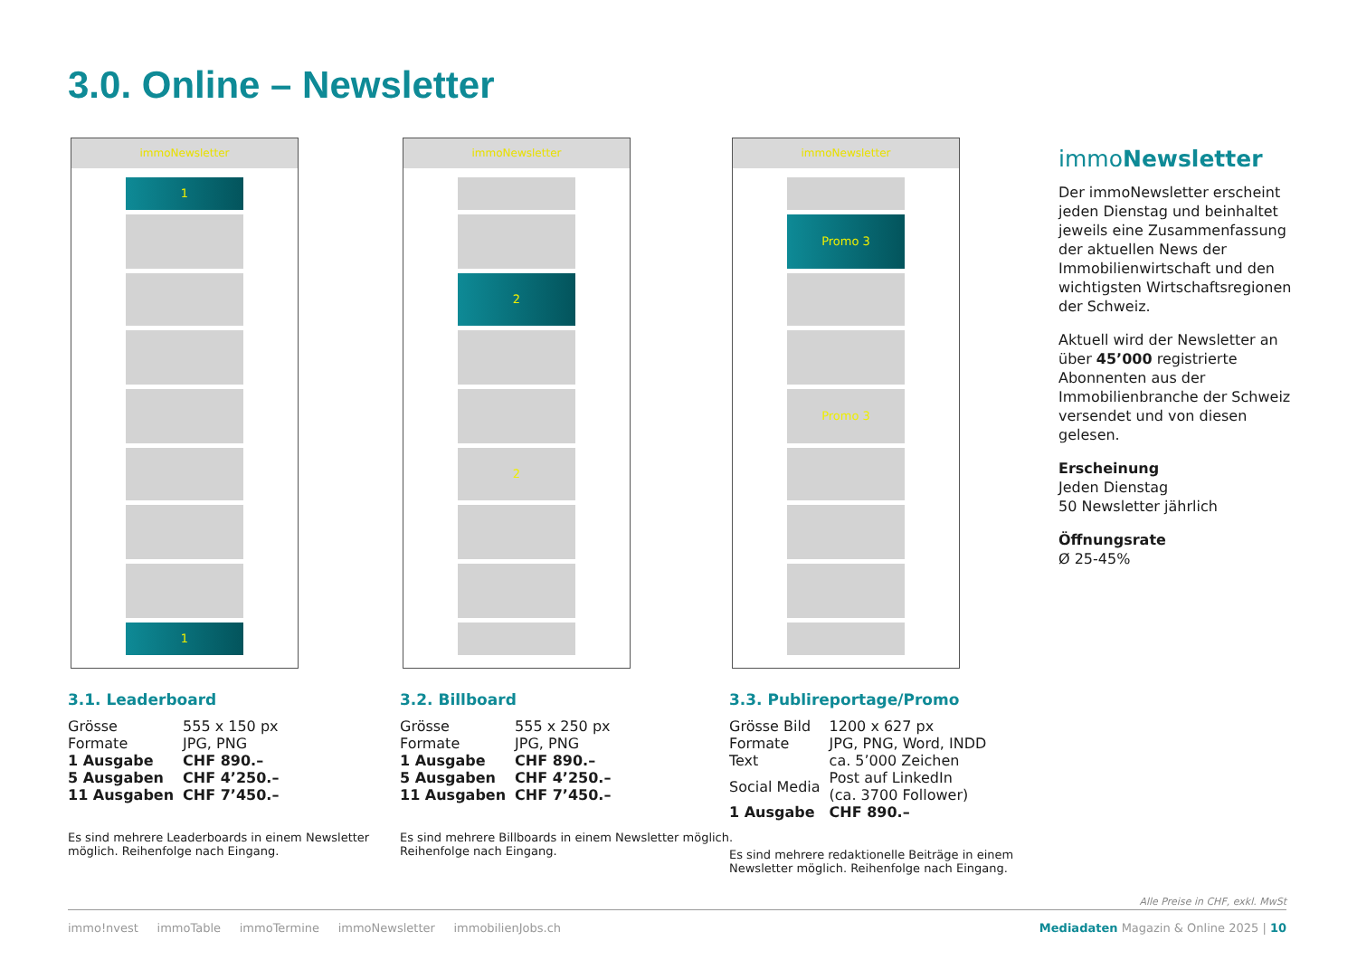3.0. Online – Newsletter
immoNewsletter
1
1
3.1. Leaderboard
| Grösse | 555 x 150 px |
| Formate | JPG, PNG |
| 1 Ausgabe | CHF 890.– |
| 5 Ausgaben | CHF 4’250.– |
| 11 Ausgaben | CHF 7’450.– |
Es sind mehrere Leaderboards in einem Newsletter möglich. Reihenfolge nach Eingang.
immoNewsletter
2
2
3.2. Billboard
| Grösse | 555 x 250 px |
| Formate | JPG, PNG |
| 1 Ausgabe | CHF 890.– |
| 5 Ausgaben | CHF 4’250.– |
| 11 Ausgaben | CHF 7’450.– |
Es sind mehrere Billboards in einem Newsletter möglich. Reihenfolge nach Eingang.
immoNewsletter
Promo 3
Promo 3
3.3. Publireportage/Promo
| Grösse Bild | 1200 x 627 px |
| Formate | JPG, PNG, Word, INDD |
| Text | ca. 5’000 Zeichen |
| Social Media | Post auf LinkedIn (ca. 3700 Follower) |
| 1 Ausgabe | CHF 890.– |
Es sind mehrere redaktionelle Beiträge in einem Newsletter möglich. Reihenfolge nach Eingang.
immoNewsletter
Der immoNewsletter erscheint jeden Dienstag und beinhaltet jeweils eine Zusammenfassung der aktuellen News der Immobilienwirtschaft und den wichtigsten Wirtschaftsregionen der Schweiz.
Aktuell wird der Newsletter an über 45’000 registrierte Abonnenten aus der Immobilienbranche der Schweiz versendet und von diesen gelesen.
Erscheinung
Jeden Dienstag
50 Newsletter jährlich
Öffnungsrate
Ø 25-45%
Alle Preise in CHF, exkl. MwSt
immo!nvest immoTable immoTermine immoNewsletter immobilienJobs.ch Mediadaten Magazin & Online 2025 | 10